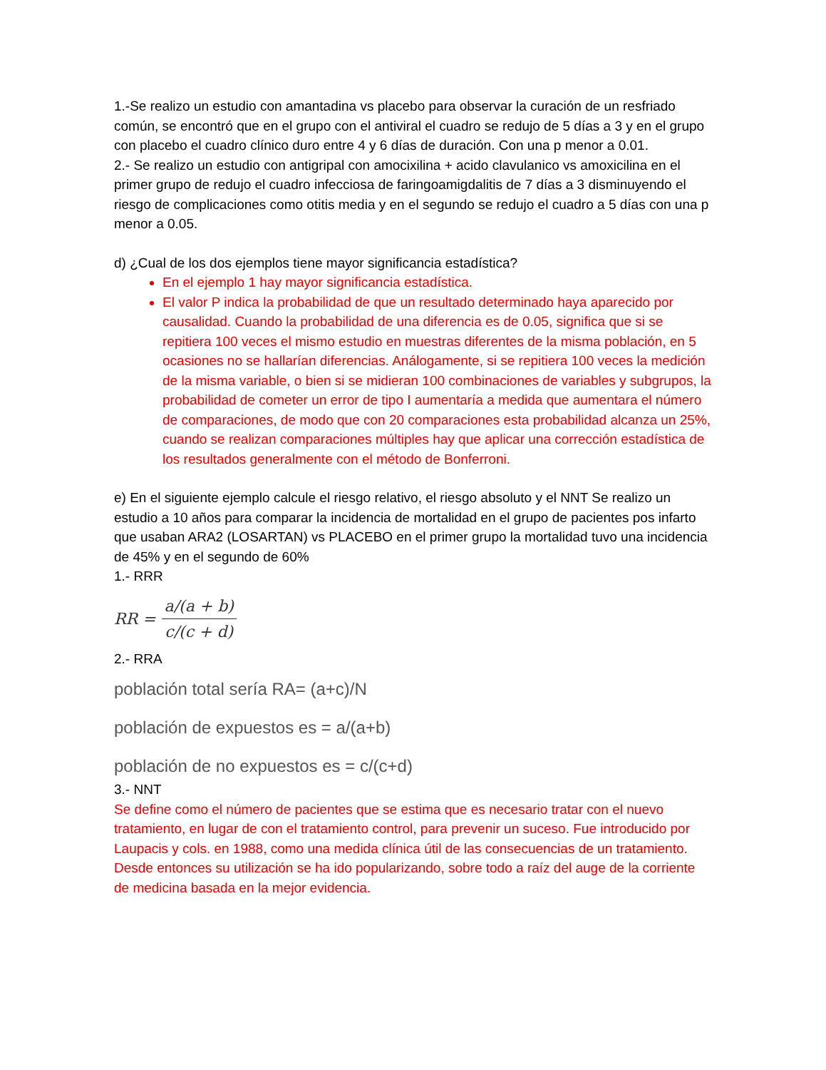1.-Se realizo un estudio con amantadina vs placebo para observar la curación de un resfriado común, se encontró que en el grupo con el antiviral el cuadro se redujo de 5 días a 3 y en el grupo con placebo el cuadro clínico duro entre 4 y 6 días de duración. Con una p menor a 0.01.
2.- Se realizo un estudio con antigripal con amocixilina + acido clavulanico vs amoxicilina en el primer grupo de redujo el cuadro infecciosa de faringoamigdalitis de 7 días a 3 disminuyendo el riesgo de complicaciones como otitis media y en el segundo se redujo el cuadro a 5 días con una p menor a 0.05.
d) ¿Cual de los dos ejemplos tiene mayor significancia estadística?
En el ejemplo 1 hay mayor significancia estadística.
El valor P indica la probabilidad de que un resultado determinado haya aparecido por causalidad. Cuando la probabilidad de una diferencia es de 0.05, significa que si se repitiera 100 veces el mismo estudio en muestras diferentes de la misma población, en 5 ocasiones no se hallarían diferencias. Análogamente, si se repitiera 100 veces la medición de la misma variable, o bien si se midieran 100 combinaciones de variables y subgrupos, la probabilidad de cometer un error de tipo I aumentaría a medida que aumentara el número de comparaciones, de modo que con 20 comparaciones esta probabilidad alcanza un 25%, cuando se realizan comparaciones múltiples hay que aplicar una corrección estadística de los resultados generalmente con el método de Bonferroni.
e) En el siguiente ejemplo calcule el riesgo relativo, el riesgo absoluto y el NNT Se realizo un estudio a 10 años para comparar la incidencia de mortalidad en el grupo de pacientes pos infarto que usaban ARA2 (LOSARTAN) vs PLACEBO en el primer grupo la mortalidad tuvo una incidencia de 45% y en el segundo de 60%
1.- RRR
RR = a/(a + b) c/(c + d)
2.- RRA
población total sería RA= (a+c)/N
población de expuestos es = a/(a+b)
población de no expuestos es = c/(c+d)
3.- NNT
Se define como el número de pacientes que se estima que es necesario tratar con el nuevo tratamiento, en lugar de con el tratamiento control, para prevenir un suceso. Fue introducido por Laupacis y cols. en 1988, como una medida clínica útil de las consecuencias de un tratamiento. Desde entonces su utilización se ha ido popularizando, sobre todo a raíz del auge de la corriente de medicina basada en la mejor evidencia.